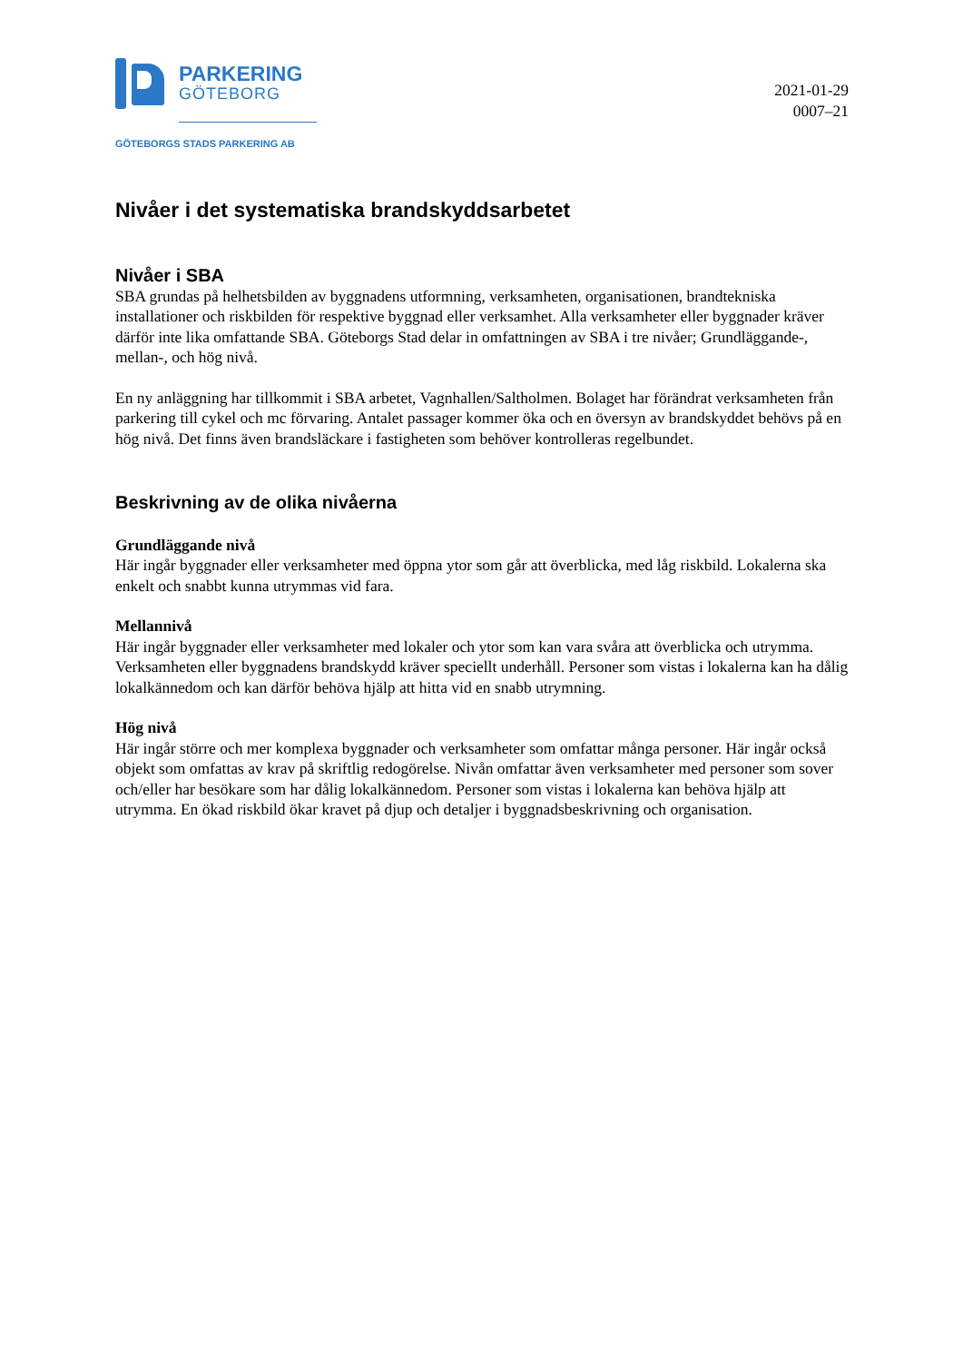PARKERING
GÖTEBORG
GÖTEBORGS STADS PARKERING AB
2021-01-29
0007–21
Nivåer i det systematiska brandskyddsarbetet
Nivåer i SBA
SBA grundas på helhetsbilden av byggnadens utformning, verksamheten, organisationen, brandtekniska installationer och riskbilden för respektive byggnad eller verksamhet. Alla verksamheter eller byggnader kräver därför inte lika omfattande SBA. Göteborgs Stad delar in omfattningen av SBA i tre nivåer; Grundläggande-, mellan-, och hög nivå.
En ny anläggning har tillkommit i SBA arbetet, Vagnhallen/Saltholmen. Bolaget har förändrat verksamheten från parkering till cykel och mc förvaring. Antalet passager kommer öka och en översyn av brandskyddet behövs på en hög nivå. Det finns även brandsläckare i fastigheten som behöver kontrolleras regelbundet.
Beskrivning av de olika nivåerna
Grundläggande nivå
Här ingår byggnader eller verksamheter med öppna ytor som går att överblicka, med låg riskbild. Lokalerna ska enkelt och snabbt kunna utrymmas vid fara.
Mellannivå
Här ingår byggnader eller verksamheter med lokaler och ytor som kan vara svåra att överblicka och utrymma. Verksamheten eller byggnadens brandskydd kräver speciellt underhåll. Personer som vistas i lokalerna kan ha dålig lokalkännedom och kan därför behöva hjälp att hitta vid en snabb utrymning.
Hög nivå
Här ingår större och mer komplexa byggnader och verksamheter som omfattar många personer. Här ingår också objekt som omfattas av krav på skriftlig redogörelse. Nivån omfattar även verksamheter med personer som sover och/eller har besökare som har dålig lokalkännedom. Personer som vistas i lokalerna kan behöva hjälp att utrymma. En ökad riskbild ökar kravet på djup och detaljer i byggnadsbeskrivning och organisation.